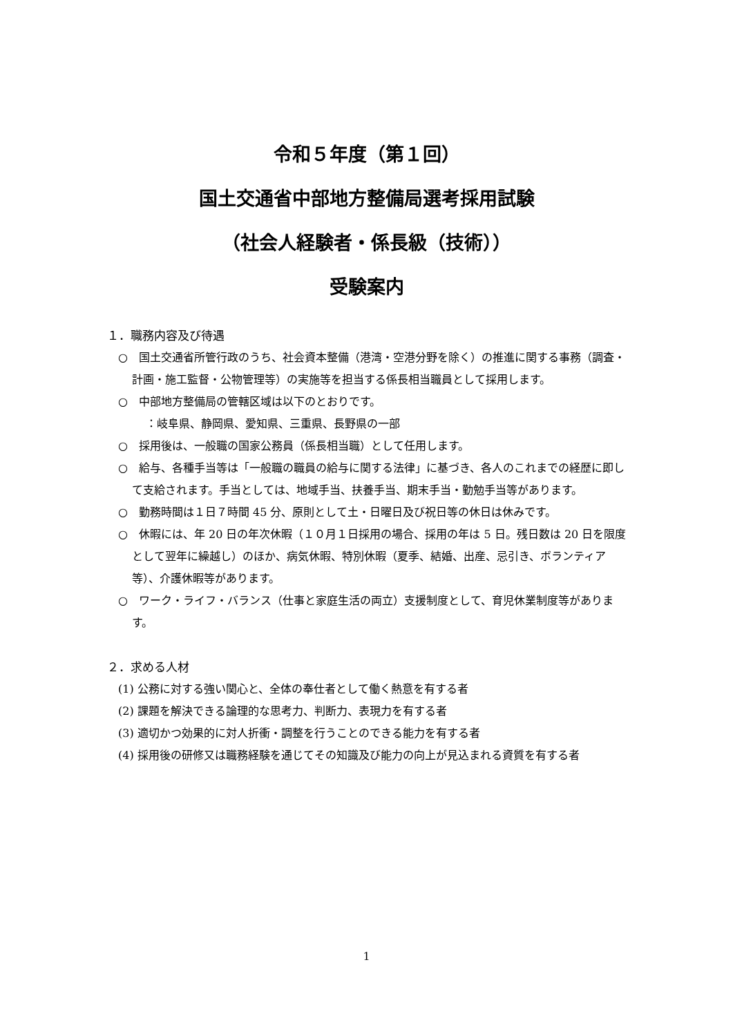令和５年度（第１回）
国土交通省中部地方整備局選考採用試験
（社会人経験者・係長級（技術））
受験案内
１．職務内容及び待遇
○　国土交通省所管行政のうち、社会資本整備（港湾・空港分野を除く）の推進に関する事務（調査・計画・施工監督・公物管理等）の実施等を担当する係長相当職員として採用します。
○　中部地方整備局の管轄区域は以下のとおりです。
：岐阜県、静岡県、愛知県、三重県、長野県の一部
○　採用後は、一般職の国家公務員（係長相当職）として任用します。
○　給与、各種手当等は「一般職の職員の給与に関する法律」に基づき、各人のこれまでの経歴に即して支給されます。手当としては、地域手当、扶養手当、期末手当・勤勉手当等があります。
○　勤務時間は１日７時間 45 分、原則として土・日曜日及び祝日等の休日は休みです。
○　休暇には、年 20 日の年次休暇（１０月１日採用の場合、採用の年は 5 日。残日数は 20 日を限度として翌年に繰越し）のほか、病気休暇、特別休暇（夏季、結婚、出産、忌引き、ボランティア等）、介護休暇等があります。
○　ワーク・ライフ・バランス（仕事と家庭生活の両立）支援制度として、育児休業制度等があります。
２．求める人材
(1) 公務に対する強い関心と、全体の奉仕者として働く熱意を有する者
(2) 課題を解決できる論理的な思考力、判断力、表現力を有する者
(3) 適切かつ効果的に対人折衝・調整を行うことのできる能力を有する者
(4) 採用後の研修又は職務経験を通じてその知識及び能力の向上が見込まれる資質を有する者
1